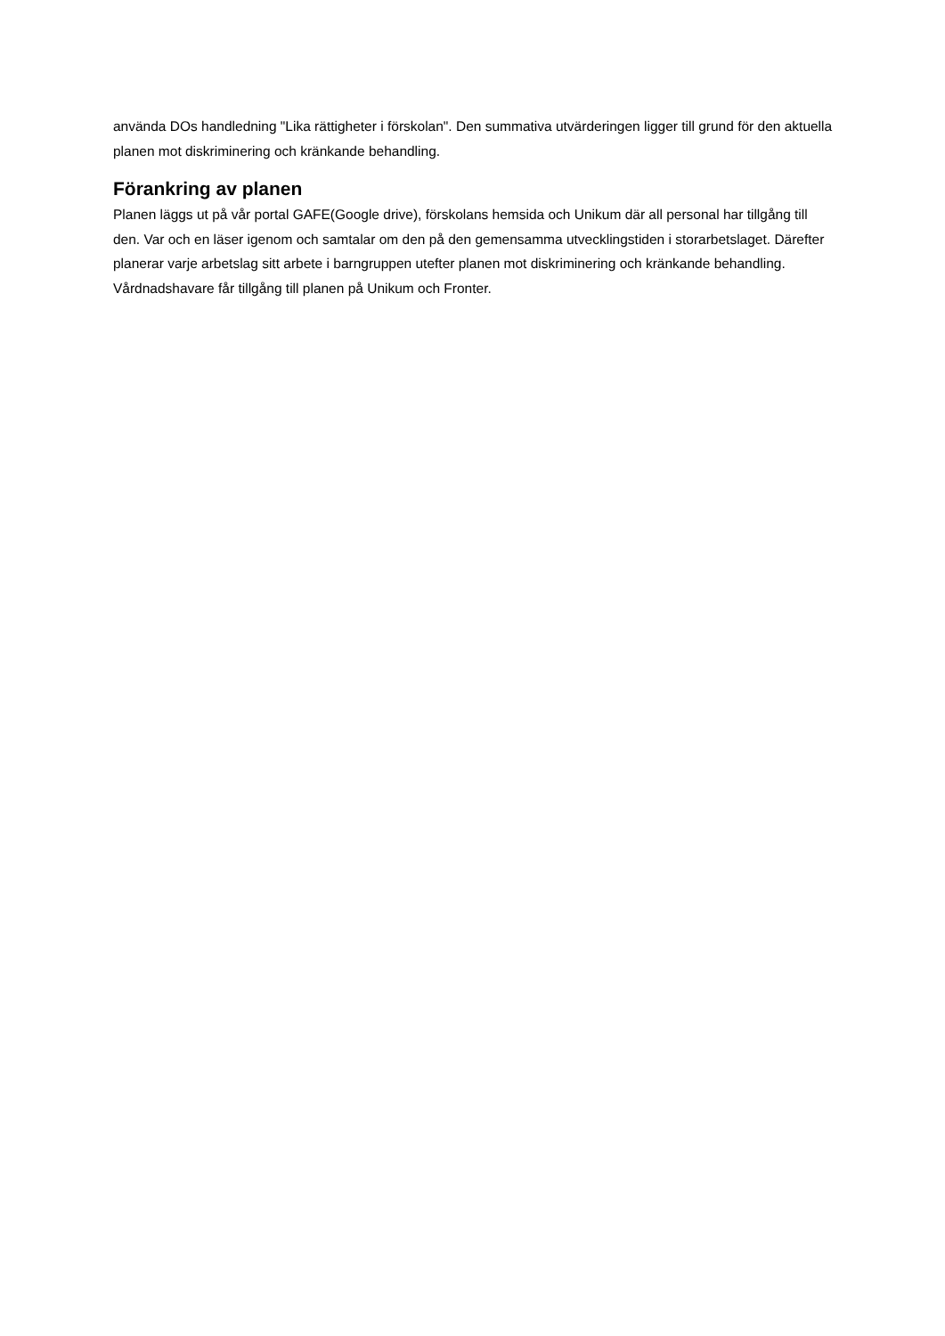använda DOs handledning "Lika rättigheter i förskolan". Den summativa utvärderingen ligger till grund för den aktuella planen mot diskriminering och kränkande behandling.
Förankring av planen
Planen läggs ut på vår portal GAFE(Google drive), förskolans hemsida och Unikum där all personal har tillgång till den. Var och en läser igenom och samtalar om den på den gemensamma utvecklingstiden i storarbetslaget. Därefter planerar varje arbetslag sitt arbete i barngruppen utefter planen mot diskriminering och kränkande behandling. Vårdnadshavare får tillgång till planen på Unikum och Fronter.